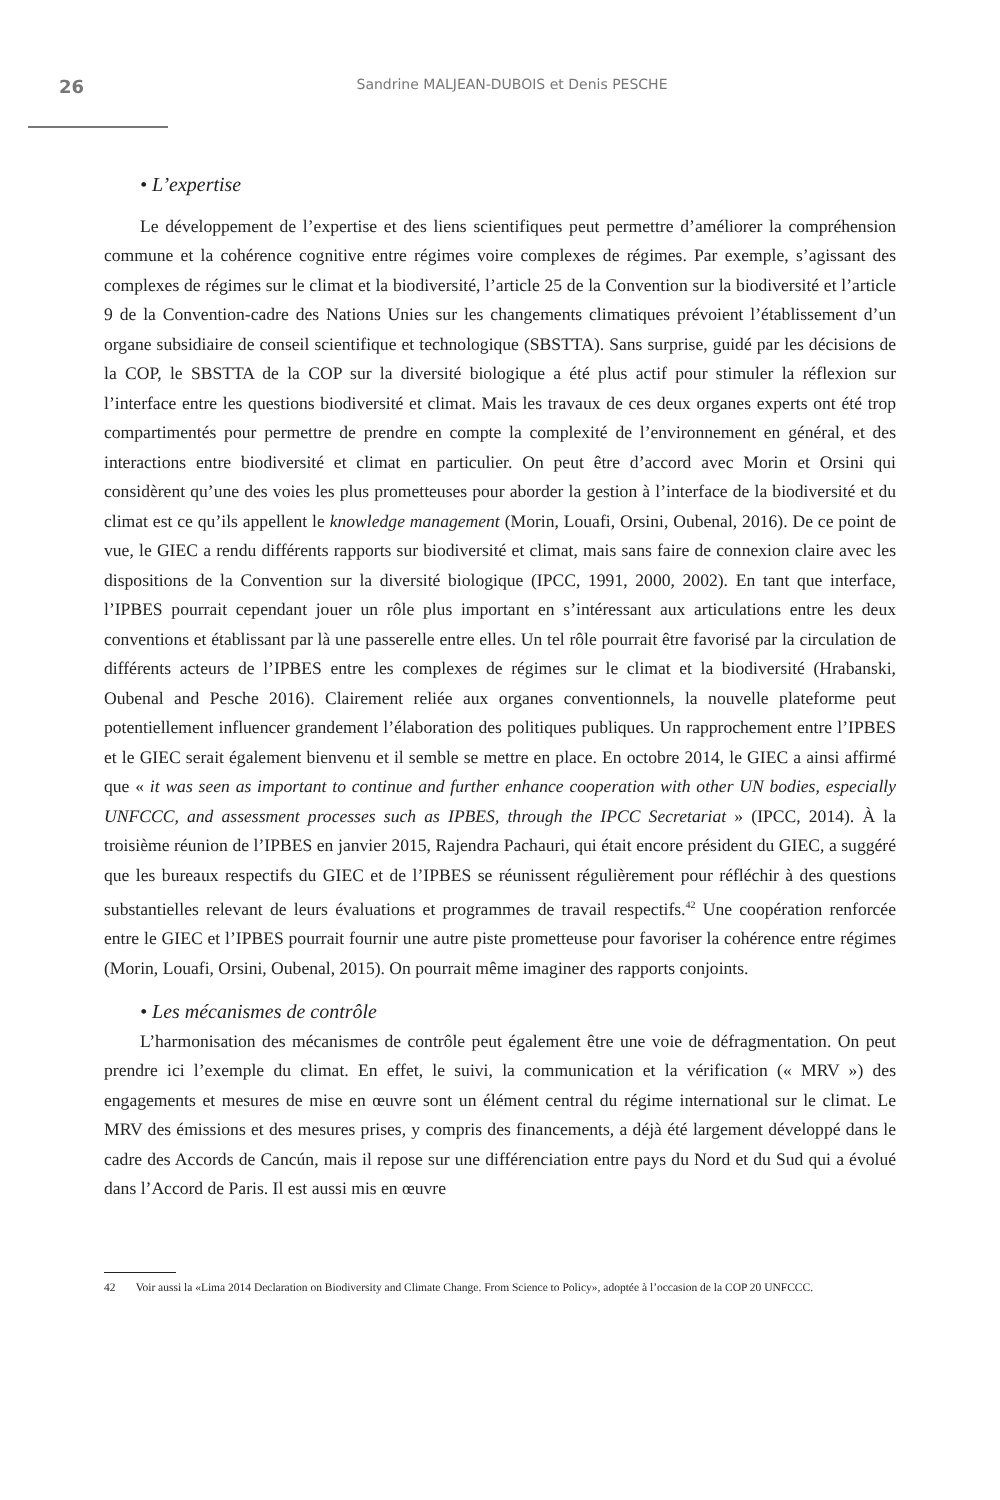26
Sandrine MALJEAN-DUBOIS et Denis PESCHE
• L’expertise
Le développement de l’expertise et des liens scientifiques peut permettre d’améliorer la compréhension commune et la cohérence cognitive entre régimes voire complexes de régimes. Par exemple, s’agissant des complexes de régimes sur le climat et la biodiversité, l’article 25 de la Convention sur la biodiversité et l’article 9 de la Convention-cadre des Nations Unies sur les changements climatiques prévoient l’établissement d’un organe subsidiaire de conseil scientifique et technologique (SBSTTA). Sans surprise, guidé par les décisions de la COP, le SBSTTA de la COP sur la diversité biologique a été plus actif pour stimuler la réflexion sur l’interface entre les questions biodiversité et climat. Mais les travaux de ces deux organes experts ont été trop compartimentés pour permettre de prendre en compte la complexité de l’environnement en général, et des interactions entre biodiversité et climat en particulier. On peut être d’accord avec Morin et Orsini qui considèrent qu’une des voies les plus prometteuses pour aborder la gestion à l’interface de la biodiversité et du climat est ce qu’ils appellent le knowledge management (Morin, Louafi, Orsini, Oubenal, 2016). De ce point de vue, le GIEC a rendu différents rapports sur biodiversité et climat, mais sans faire de connexion claire avec les dispositions de la Convention sur la diversité biologique (IPCC, 1991, 2000, 2002). En tant que interface, l’IPBES pourrait cependant jouer un rôle plus important en s’intéressant aux articulations entre les deux conventions et établissant par là une passerelle entre elles. Un tel rôle pourrait être favorisé par la circulation de différents acteurs de l’IPBES entre les complexes de régimes sur le climat et la biodiversité (Hrabanski, Oubenal and Pesche 2016). Clairement reliée aux organes conventionnels, la nouvelle plateforme peut potentiellement influencer grandement l’élaboration des politiques publiques. Un rapprochement entre l’IPBES et le GIEC serait également bienvenu et il semble se mettre en place. En octobre 2014, le GIEC a ainsi affirmé que « it was seen as important to continue and further enhance cooperation with other UN bodies, especially UNFCCC, and assessment processes such as IPBES, through the IPCC Secretariat » (IPCC, 2014). À la troisième réunion de l’IPBES en janvier 2015, Rajendra Pachauri, qui était encore président du GIEC, a suggéré que les bureaux respectifs du GIEC et de l’IPBES se réunissent régulièrement pour réfléchir à des questions substantielles relevant de leurs évaluations et programmes de travail respectifs.<sup>42</sup> Une coopération renforcée entre le GIEC et l’IPBES pourrait fournir une autre piste prometteuse pour favoriser la cohérence entre régimes (Morin, Louafi, Orsini, Oubenal, 2015). On pourrait même imaginer des rapports conjoints.
• Les mécanismes de contrôle
L’harmonisation des mécanismes de contrôle peut également être une voie de défragmentation. On peut prendre ici l’exemple du climat. En effet, le suivi, la communication et la vérification (« MRV ») des engagements et mesures de mise en œuvre sont un élément central du régime international sur le climat. Le MRV des émissions et des mesures prises, y compris des financements, a déjà été largement développé dans le cadre des Accords de Cancún, mais il repose sur une différenciation entre pays du Nord et du Sud qui a évolué dans l’Accord de Paris. Il est aussi mis en œuvre
42 Voir aussi la «Lima 2014 Declaration on Biodiversity and Climate Change. From Science to Policy», adoptée à l’occasion de la COP 20 UNFCCC.